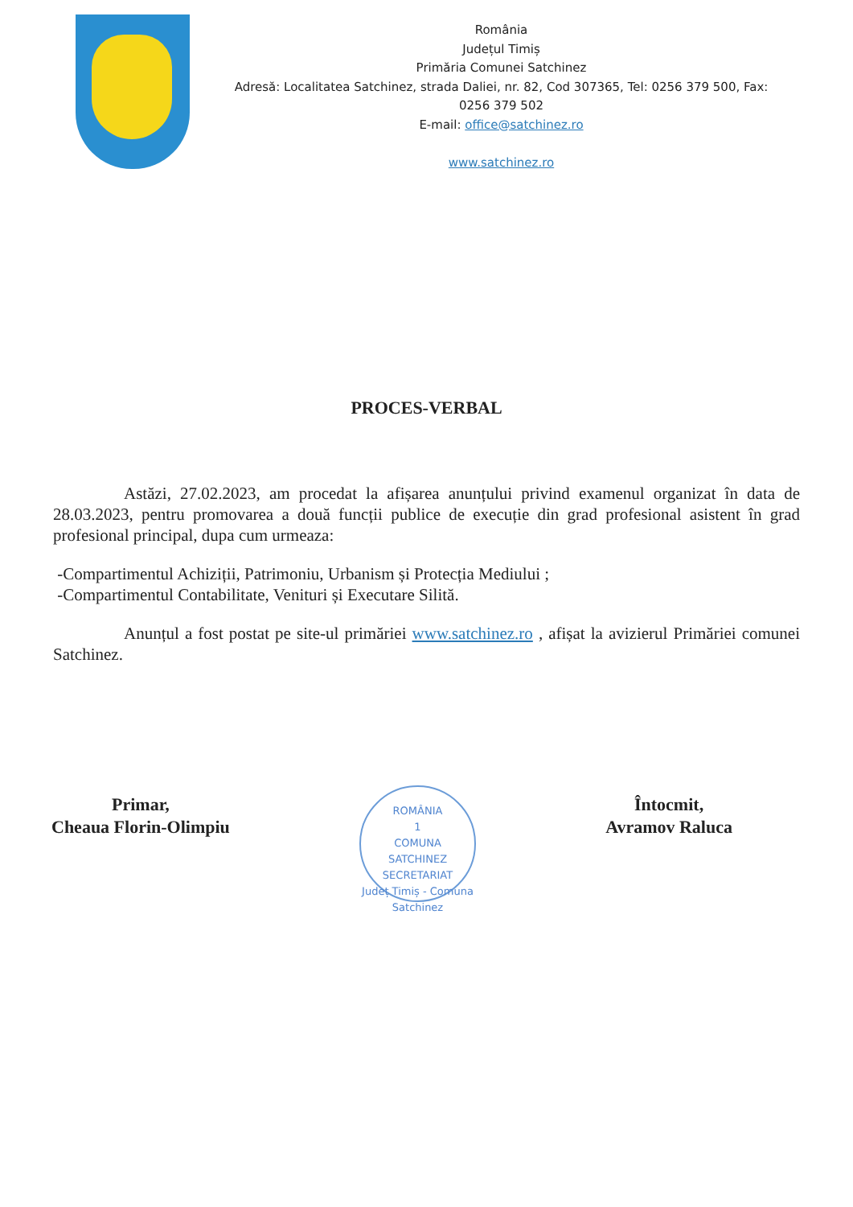România
Județul Timiș
Primăria Comunei Satchinez
Adresă: Localitatea Satchinez, strada Daliei, nr. 82, Cod 307365, Tel: 0256 379 500, Fax: 0256 379 502
E-mail: office@satchinez.ro
www.satchinez.ro
PROCES-VERBAL
Astăzi, 27.02.2023, am procedat la afișarea anunțului privind examenul organizat în data de 28.03.2023, pentru promovarea a două funcții publice de execuție din grad profesional asistent în grad profesional principal, dupa cum urmeaza:
-Compartimentul Achiziții, Patrimoniu, Urbanism și Protecția Mediului ;
-Compartimentul Contabilitate, Venituri și Executare Silită.
Anunțul a fost postat pe site-ul primăriei www.satchinez.ro , afișat la avizierul Primăriei comunei Satchinez.
Primar,
Cheaua Florin-Olimpiu
ROMÂNIA
1
COMUNA
SATCHINEZ
SECRETARIAT
Județ Timiș - Comuna Satchinez
Întocmit,
Avramov Raluca